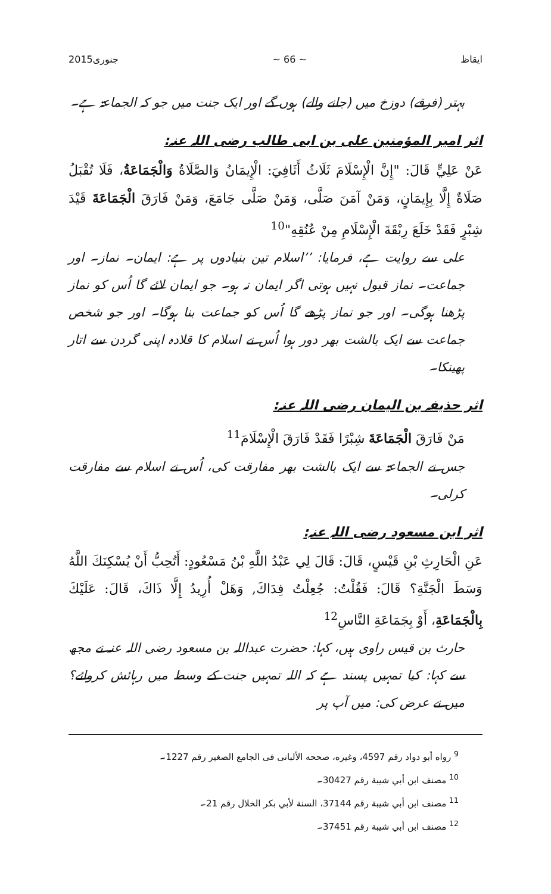ایقاظ ~ 66 ~ جنوری2015
بہتر (فرقے) دوزخ میں (جانے والے) ہوں گے اور ایک جنت میں جو کہ الجماعۃ ہے۔
اثر امیر المؤمنین علی بن ابی طالب رضی اللہ عنہ:
عَنْ عَلِيٍّ قَالَ: "إِنَّ الْإِسْلَامَ ثَلَاثُ أَثَافِيَ: الْإِيمَانُ وَالصَّلَاةُ وَالْجَمَاعَةُ، فَلَا تُقْبَلُ صَلَاةٌ إِلَّا بِإِيمَانٍ، وَمَنْ آمَنَ صَلَّى، وَمَنْ صَلَّى جَامَعَ، وَمَنْ فَارَقَ الْجَمَاعَةَ قَيْدَ شِبْرٍ فَقَدْ خَلَعَ رِبْقَةَ الْإِسْلَامِ مِنْ عُنُقِهِ"<sup>10</sup>
علی سے روایت ہے، فرمایا: ’’اسلام تین بنیادوں پر ہے: ایمان۔ نماز۔ اور جماعت۔ نماز قبول نہیں ہوتی اگر ایمان نہ ہو۔ جو ایمان لائے گا اُس کو نماز پڑھنا ہوگی۔ اور جو نماز پڑھے گا اُس کو جماعت بنا ہوگا۔ اور جو شخص جماعت سے ایک بالشت بھر دور ہوا اُس نے اسلام کا قلادہ اپنی گردن سے اتار پھینکا۔
اثر حذیفہ بن الیمان رضی اللہ عنہ:
مَنْ فَارَقَ الْجَمَاعَةَ شِبْرًا فَقَدْ فَارَقَ الْإِسْلَامَ<sup>11</sup>
جس نے الجماعۃ سے ایک بالشت بھر مفارقت کی، اُس نے اسلام سے مفارقت کرلی۔
اثر ابن مسعود رضی اللہ عنہ:
عَنِ الْحَارِثِ بْنِ قَيْسٍ، قَالَ: قَالَ لِي عَبْدُ اللَّهِ بْنُ مَسْعُودٍ: أَتُحِبُّ أَنْ يُسْكِنَكَ اللَّهُ وَسَطَ الْجَنَّةِ؟ قَالَ: فَقُلْتُ: جُعِلْتُ فِدَاكَ, وَهَلْ أُرِيدُ إِلَّا ذَاكَ، قَالَ: عَلَيْكَ بِالْجَمَاعَةِ، أَوْ بِجَمَاعَةِ النَّاسِ<sup>12</sup>
حارث بن قیس راوی ہیں، کہا: حضرت عبداللہ بن مسعود رضی اللہ عنہ نے مجھ سے کہا: کیا تمہیں پسند ہے کہ اللہ تمہیں جنت کے وسط میں رہائش کروائے؟ میں نے عرض کی: میں آپ پر
<sup>9</sup> رواه أبو دواد رقم 4597، وغيره، صححه الألبانى فى الجامع الصغير رقم 1227۔
<sup>10</sup> مصنف ابن أبي شيبة رقم 30427۔
<sup>11</sup> مصنف ابن أبي شيبة رقم 37144، السنة لأبي بكر الخلال رقم 21۔
<sup>12</sup> مصنف ابن أبي شيبة رقم 37451۔